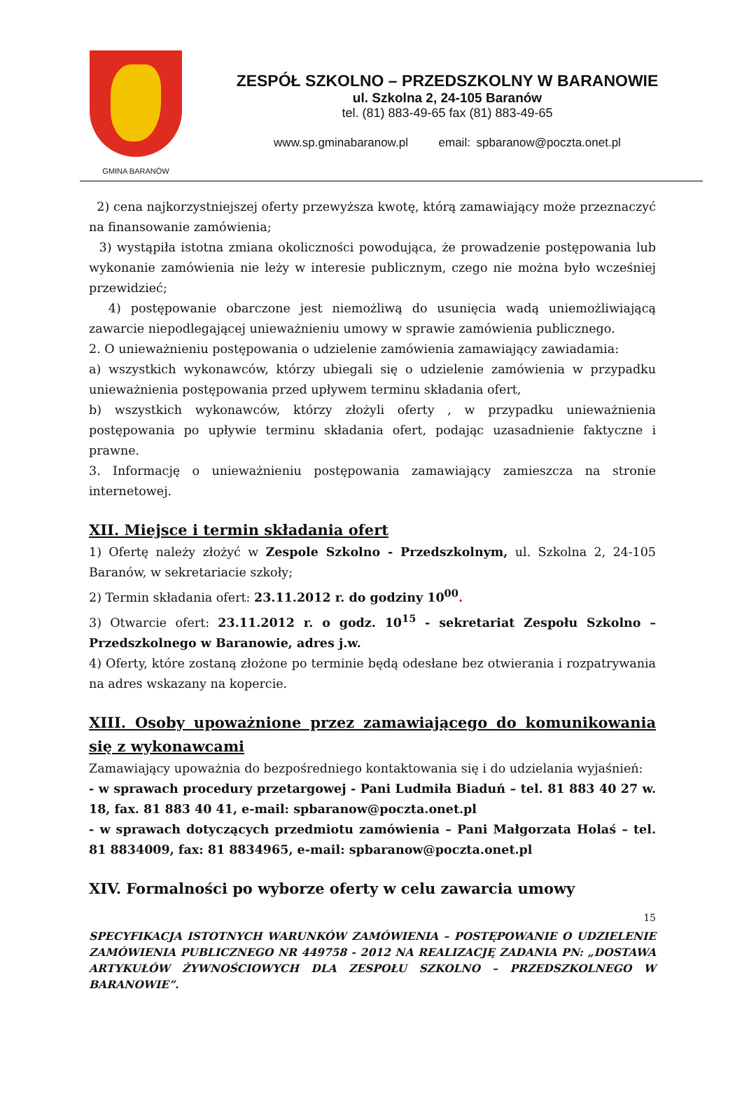GMINA BARANÓW
ZESPÓŁ SZKOLNO – PRZEDSZKOLNY W BARANOWIE
ul. Szkolna 2, 24-105 Baranów
tel. (81) 883-49-65 fax (81) 883-49-65
www.sp.gminabaranow.pl email: spbaranow@poczta.onet.pl
2) cena najkorzystniejszej oferty przewyższa kwotę, którą zamawiający może przeznaczyć na finansowanie zamówienia;
3) wystąpiła istotna zmiana okoliczności powodująca, że prowadzenie postępowania lub wykonanie zamówienia nie leży w interesie publicznym, czego nie można było wcześniej przewidzieć;
4) postępowanie obarczone jest niemożliwą do usunięcia wadą uniemożliwiającą zawarcie niepodlegającej unieważnieniu umowy w sprawie zamówienia publicznego.
2. O unieważnieniu postępowania o udzielenie zamówienia zamawiający zawiadamia:
a) wszystkich wykonawców, którzy ubiegali się o udzielenie zamówienia w przypadku unieważnienia postępowania przed upływem terminu składania ofert,
b) wszystkich wykonawców, którzy złożyli oferty , w przypadku unieważnienia postępowania po upływie terminu składania ofert, podając uzasadnienie faktyczne i prawne.
3. Informację o unieważnieniu postępowania zamawiający zamieszcza na stronie internetowej.
XII. Miejsce i termin składania ofert
1) Ofertę należy złożyć w Zespole Szkolno - Przedszkolnym, ul. Szkolna 2, 24-105 Baranów, w sekretariacie szkoły;
2) Termin składania ofert: 23.11.2012 r. do godziny 10<sup>00</sup>.
3) Otwarcie ofert: 23.11.2012 r. o godz. 10<sup>15</sup> - sekretariat Zespołu Szkolno – Przedszkolnego w Baranowie, adres j.w.
4) Oferty, które zostaną złożone po terminie będą odesłane bez otwierania i rozpatrywania na adres wskazany na kopercie.
XIII. Osoby upoważnione przez zamawiającego do komunikowania się z wykonawcami
Zamawiający upoważnia do bezpośredniego kontaktowania się i do udzielania wyjaśnień:
- w sprawach procedury przetargowej - Pani Ludmiła Biaduń – tel. 81 883 40 27 w. 18, fax. 81 883 40 41, e-mail: spbaranow@poczta.onet.pl
- w sprawach dotyczących przedmiotu zamówienia – Pani Małgorzata Holaś – tel. 81 8834009, fax: 81 8834965, e-mail: spbaranow@poczta.onet.pl
XIV. Formalności po wyborze oferty w celu zawarcia umowy
15
SPECYFIKACJA ISTOTNYCH WARUNKÓW ZAMÓWIENIA – POSTĘPOWANIE O UDZIELENIE ZAMÓWIENIA PUBLICZNEGO NR 449758 - 2012 NA REALIZACJĘ ZADANIA PN: „DOSTAWA ARTYKUŁÓW ŻYWNOŚCIOWYCH DLA ZESPOŁU SZKOLNO – PRZEDSZKOLNEGO W BARANOWIE”.